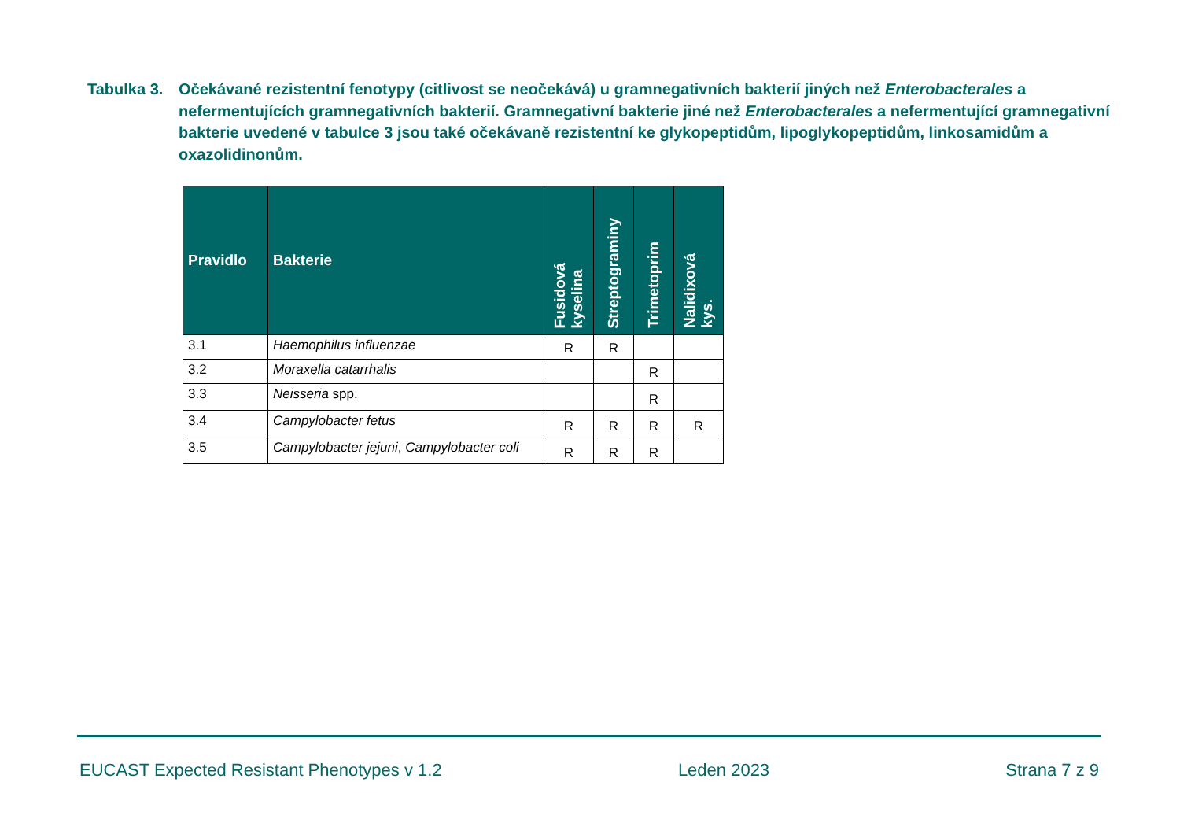Tabulka 3.
Očekávané rezistentní fenotypy (citlivost se neočekává) u gramnegativních bakterií jiných než Enterobacterales a nefermentujících gramnegativních bakterií. Gramnegativní bakterie jiné než Enterobacterales a nefermentující gramnegativní bakterie uvedené v tabulce 3 jsou také očekávaně rezistentní ke glykopeptidům, lipoglykopeptidům, linkosamidům a oxazolidinonům.
| Pravidlo | Bakterie | Fusidová kyselina | Streptograminy | Trimetoprim | Nalidixová kys. |
| --- | --- | --- | --- | --- | --- |
| 3.1 | Haemophilus influenzae | R | R | | |
| 3.2 | Moraxella catarrhalis | | | R | |
| 3.3 | Neisseria spp. | | | R | |
| 3.4 | Campylobacter fetus | R | R | R | R |
| 3.5 | Campylobacter jejuni , Campylobacter coli | R | R | R | |
EUCAST Expected Resistant Phenotypes v 1.2 Leden 2023 Strana 7 z 9